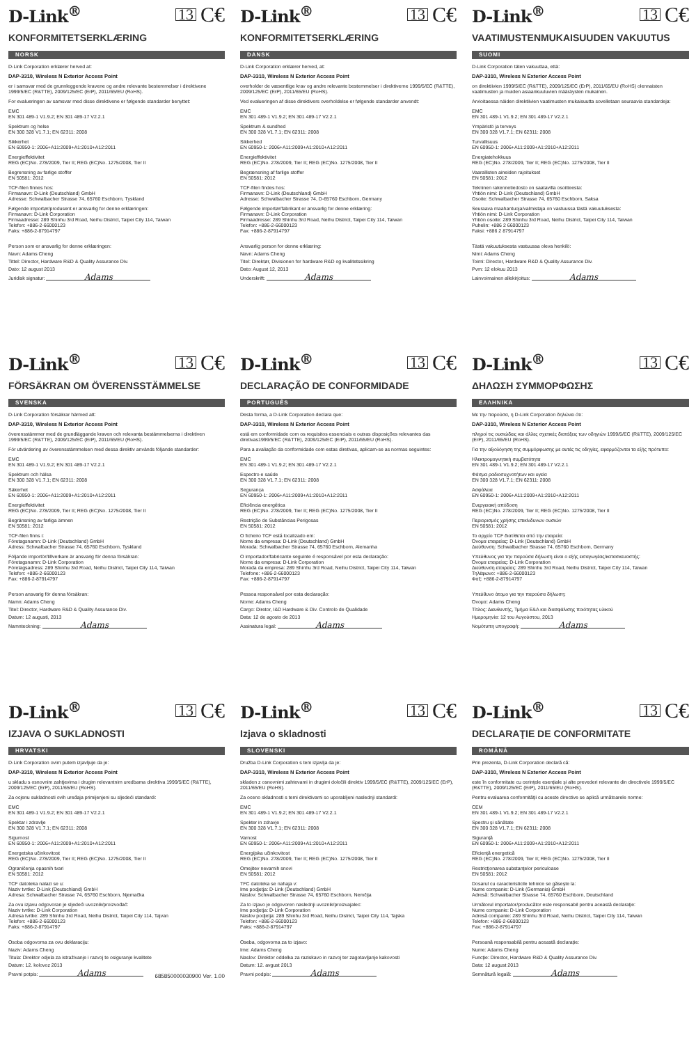D-Link<sup>®</sup> 13 C€
KONFORMITETSERKLÆRING
NORSK
D-Link Corporation erklærer herved at:
DAP-3310, Wireless N Exterior Access Point
er i samsvar med de grunnleggende kravene og andre relevante bestemmelser i direktivene 1999/5/EC (R&TTE), 2009/125/EC (ErP), 2011/65/EU (RoHS).
For evalueringen av samsvar med disse direktivene er følgende standarder benyttet:
EMC
EN 301 489-1 V1.9.2; EN 301 489-17 V2.2.1
Spektrum og helse
EN 300 328 V1.7.1; EN 62311: 2008
Sikkerhet
EN 60950-1: 2006+A11:2009+A1:2010+A12:2011
Energieffektivitet
REG (EC)No. 278/2009, Tier II; REG (EC)No. 1275/2008, Tier II
Begrensning av farlige stoffer
EN 50581: 2012
TCF-filen finnes hos:
Firmanavn: D-Link (Deutschland) GmbH
Adresse: Schwalbacher Strasse 74, 65760 Eschborn, Tyskland
Følgende importør/produsent er ansvarlig for denne erklæringen:
Firmanavn: D-Link Corporation
Firmaadresse: 289 Shinhu 3rd Road, Neihu District, Taipei City 114, Taiwan
Telefon: +886-2-66000123
Faks: +886-2-87914797
Person som er ansvarlig for denne erklæringen:
Navn: Adams Cheng
Tittel: Director, Hardware R&D & Quality Assurance Div.
Dato: 12 august 2013
Juridisk signatur: Adams
D-Link<sup>®</sup> 13 C€
KONFORMITETSERKLÆRING
DANSK
D-Link Corporation erklærer herved, at:
DAP-3310, Wireless N Exterior Access Point
overholder de væsentlige krav og andre relevante bestemmelser i direktiverne 1999/5/EC (R&TTE), 2009/125/EC (ErP), 2011/65/EU (RoHS).
Ved evalueringen af disse direktivers overholdelse er følgende standarder anvendt:
EMC
EN 301 489-1 V1.9.2; EN 301 489-17 V2.2.1
Spektrum & sundhed
EN 300 328 V1.7.1; EN 62311: 2008
Sikkerhed
EN 60950-1: 2006+A11:2009+A1:2010+A12:2011
Energieffektivitet
REG (EC)No. 278/2009, Tier II; REG (EC)No. 1275/2008, Tier II
Begrænsning af farlige stoffer
EN 50581: 2012
TCF-filen findes hos:
Firmanavn: D-Link (Deutschland) GmbH
Adresse: Schwalbacher Strasse 74, D-65760 Eschborn, Germany
Følgende importør/fabrikant er ansvarlig for denne erklæring:
Firmanavn: D-Link Corporation
Firmaadresse: 289 Shinhu 3rd Road, Neihu District, Taipei City 114, Taiwan
Telefon: +886-2-66000123
Fax: +886-2-87914797
Ansvarlig person for denne erklæring:
Navn: Adams Cheng
Titel: Direktør, Divisionen for hardware R&D og kvalitetssikring
Dato: August 12, 2013
Underskrift: Adams
D-Link<sup>®</sup> 13 C€
VAATIMUSTENMUKAISUUDEN VAKUUTUS
SUOMI
D-Link Corporation täten vakuuttaa, että:
DAP-3310, Wireless N Exterior Access Point
on direktiivien 1999/5/EC (R&TTE), 2009/125/EC (ErP), 2011/65/EU (RoHS) olennaisten vaatimusten ja muiden asiaankuuluvien määräysten mukainen.
Arvioitaessa näiden direktiivien vaatimusten mukaisuutta sovelletaan seuraavia standardeja:
EMC
EN 301 489-1 V1.9.2; EN 301 489-17 V2.2.1
Ympäristö ja terveys
EN 300 328 V1.7.1; EN 62311: 2008
Turvallisuus
EN 60950-1: 2006+A11:2009+A1:2010+A12:2011
Energiatehokkuus
REG (EC)No. 278/2009, Tier II; REG (EC)No. 1275/2008, Tier II
Vaarallisten aineiden rajoitukset
EN 50581: 2012
Tekninen rakennetiedosto on saatavilla osoitteesta:
Yhtiön nimi: D-Link (Deutschland) GmbH
Osoite: Schwalbacher Strasse 74, 65760 Eschborn, Saksa
Seuraava maahantuoja/valmistaja on vastuussa tästä vakuutuksesta:
Yhtiön nimi: D-Link Corporation
Yhtiön osoite: 289 Shinhu 3rd Road, Neihu District, Taipei City 114, Taiwan
Puhelin: +886 2 66000123
Faksi: +886 2 87914797
Tästä vakuutuksesta vastuussa oleva henkilö:
Nimi: Adams Cheng
Toimi: Director, Hardware R&D & Quality Assurance Div.
Pvm: 12 elokuu 2013
Lainvoimainen allekirjoitus: Adams
D-Link<sup>®</sup> 13 C€
FÖRSÄKRAN OM ÖVERENSSTÄMMELSE
SVENSKA
D-Link Corporation försäkrar härmed att:
DAP-3310, Wireless N Exterior Access Point
överensstämmer med de grundläggande kraven och relevanta bestämmelserna i direktiven 1999/5/EC (R&TTE), 2009/125/EC (ErP), 2011/65/EU (RoHS).
För utvärdering av överensstämmelsen med dessa direktiv används följande standarder:
EMC
EN 301 489-1 V1.9.2; EN 301 489-17 V2.2.1
Spektrum och hälsa
EN 300 328 V1.7.1; EN 62311: 2008
Säkerhet
EN 60950-1: 2006+A11:2009+A1:2010+A12:2011
Energieffektivitet
REG (EC)No. 278/2009, Tier II; REG (EC)No. 1275/2008, Tier II
Begränsning av farliga ämnen
EN 50581: 2012
TCF-filen finns i:
Företagsnamn: D-Link (Deutschland) GmbH
Adress: Schwalbacher Strasse 74, 65760 Eschborn, Tyskland
Följande importör/tillverkare är ansvarig för denna försäkran:
Företagsnamn: D-Link Corporation
Företagsadress: 289 Shinhu 3rd Road, Neihu District, Taipei City 114, Taiwan
Telefon: +886-2-66000123
Fax: +886-2-87914797
Person ansvarig för denna försäkran:
Namn: Adams Cheng
Titel: Director, Hardware R&D & Quality Assurance Div.
Datum: 12 augusti, 2013
Namnteckning: Adams
D-Link<sup>®</sup> 13 C€
DECLARAÇÃO DE CONFORMIDADE
PORTUGUÊS
Desta forma, a D-Link Corporation declara que:
DAP-3310, Wireless N Exterior Access Point
está em conformidade com os requisitos essenciais e outras disposições relevantes das diretivas1999/5/EC (R&TTE), 2009/125/EC (ErP), 2011/65/EU (RoHS).
Para a avaliação da conformidade com estas diretivas, aplicam-se as normas seguintes:
EMC
EN 301 489-1 V1.9.2; EN 301 489-17 V2.2.1
Espectro e saúde
EN 300 328 V1.7.1; EN 62311: 2008
Segurança
EN 60950-1: 2006+A11:2009+A1:2010+A12:2011
Eficiência energética
REG (EC)No. 278/2009, Tier II; REG (EC)No. 1275/2008, Tier II
Restrição de Substâncias Perigosas
EN 50581: 2012
O ficheiro TCF está localizado em:
Nome da empresa: D-Link (Deutschland) GmbH
Morada: Schwalbacher Strasse 74, 65760 Eschborn, Alemanha
O importador/fabricante seguinte é responsável por esta declaração:
Nome da empresa: D-Link Corporation
Morada da empresa: 289 Shinhu 3rd Road, Neihu District, Taipei City 114, Taiwan
Telefone: +886-2-66000123
Fax: +886-2-87914797
Pessoa responsável por esta declaração:
Nome: Adams Cheng
Cargo: Diretor, I&D Hardware & Div. Controlo de Qualidade
Data: 12 de agosto de 2013
Assinatura legal: Adams
D-Link<sup>®</sup> 13 C€
ΔΗΛΩΣΗ ΣΥΜΜΟΡΦΩΣΗΣ
ΕΛΛΗΝΙΚΑ
Με την παρούσα, η D-Link Corporation δηλώνει ότι:
DAP-3310, Wireless N Exterior Access Point
πληροί τις ουσιώδεις και άλλες σχετικές διατάξεις των οδηγιών 1999/5/EC (R&TTE), 2009/125/EC (ErP), 2011/65/EU (RoHS).
Για την αξιολόγηση της συμμόρφωσης με αυτές τις οδηγίες, εφαρμόζονται τα εξής πρότυπα:
Ηλεκτρομαγνητική συμβατότητα
EN 301 489-1 V1.9.2; EN 301 489-17 V2.2.1
Φάσμα ραδιοσυχνοτήτων και υγεία
EN 300 328 V1.7.1; EN 62311: 2008
Ασφάλεια
EN 60950-1: 2006+A11:2009+A1:2010+A12:2011
Ενεργειακή απόδοση
REG (EC)No. 278/2009, Tier II; REG (EC)No. 1275/2008, Tier II
Περιορισμός χρήσης επικίνδυνων ουσιών
EN 50581: 2012
Το αρχείο TCF διατίθεται από την εταιρεία:
Όνομα εταιρείας: D-Link (Deutschland) GmbH
Διεύθυνση: Schwalbacher Strasse 74, 65760 Eschborn, Germany
Υπεύθυνος για την παρούσα δήλωση είναι ο εξής εισαγωγέας/κατασκευαστής:
Όνομα εταιρείας: D-Link Corporation
Διεύθυνση εταιρείας: 289 Shinhu 3rd Road, Neihu District, Taipei City 114, Taiwan
Τηλέφωνο: +886-2-66000123
Φαξ: +886-2-87914797
Υπεύθυνο άτομο για την παρούσα δήλωση:
Όνομα: Adams Cheng
Τίτλος: Διευθυντής, Τμήμα Ε&Α και διασφάλισης ποιότητας υλικού
Ημερομηνία: 12 του Αυγούστου, 2013
Νομότυπη υπογραφή: Adams
D-Link<sup>®</sup> 13 C€
IZJAVA O SUKLADNOSTI
HRVATSKI
D-Link Corporation ovim putem izjavljuje da je:
DAP-3310, Wireless N Exterior Access Point
u skladu s osnovnim zahtjevima i drugim relevantnim uredbama direktiva 1999/5/EC (R&TTE), 2009/125/EC (ErP), 2011/65/EU (RoHS).
Za ocjenu sukladnosti ovih uređaja primijenjeni su sljedeći standardi:
EMC
EN 301 489-1 V1.9.2; EN 301 489-17 V2.2.1
Spektar i zdravlje
EN 300 328 V1.7.1; EN 62311: 2008
Sigurnost
EN 60950-1: 2006+A11:2009+A1:2010+A12:2011
Energetska učinkovitost
REG (EC)No. 278/2009, Tier II; REG (EC)No. 1275/2008, Tier II
Ograničenja opasnih tvari
EN 50581: 2012
TCF datoteka nalazi se u:
Naziv tvrtke: D-Link (Deutschland) GmbH
Adresa: Schwalbacher Strasse 74, 65760 Eschborn, Njemačka
Za ovu izjavu odgovoran je sljedeći uvoznik/proizvođač:
Naziv tvrtke: D-Link Corporation
Adresa tvrtke: 289 Shinhu 3rd Road, Neihu District, Taipei City 114, Tajvan
Telefon: +886-2-66000123
Faks: +886-2-87914797
Osoba odgovorna za ovu deklaraciju:
Naziv: Adams Cheng
Titula: Direktor odjela za istraživanje i razvoj te osiguranje kvalitete
Datum: 12. kolovoz 2013
Pravni potpis: Adams
685850000030900 Ver. 1.00
D-Link<sup>®</sup> 13 C€
Izjava o skladnosti
SLOVENSKI
Družba D-Link Corporation s tem izjavlja da je:
DAP-3310, Wireless N Exterior Access Point
skladen z osnovnimi zahtevami in drugimi določili direktiv 1999/5/EC (R&TTE), 2009/125/EC (ErP), 2011/65/EU (RoHS).
Za oceno skladnosti s temi direktivami so uporabljeni naslednji standardi:
EMC
EN 301 489-1 V1.9.2; EN 301 489-17 V2.2.1
Spekter in zdravje
EN 300 328 V1.7.1; EN 62311: 2008
Varnost
EN 60950-1: 2006+A11:2009+A1:2010+A12:2011
Energijska učinkovitost
REG (EC)No. 278/2009, Tier II; REG (EC)No. 1275/2008, Tier II
Omejitev nevarnih snovi
EN 50581: 2012
TFC datoteka se nahaja v:
Ime podjetja: D-Link (Deutschland) GmbH
Naslov: Schwalbacher Strasse 74, 65760 Eschborn, Nemčija
Za to izjavo je odgovoren naslednji uvoznik/proizvajalec:
Ime podjetja: D-Link Corporation
Naslov podjetja: 289 Shinhu 3rd Road, Neihu District, Taipei City 114, Tajska
Telefon: +886-2-66000123
Faks: +886-2-87914797
Oseba, odgovorna za to izjavo:
Ime: Adams Cheng
Naslov: Direktor oddelka za raziskavo in razvoj ter zagotavljanje kakovosti
Datum: 12. avgust 2013
Pravni podpis: Adams
D-Link<sup>®</sup> 13 C€
DECLARAŢIE DE CONFORMITATE
ROMÂNĂ
Prin prezenta, D-Link Corporation declară că:
DAP-3310, Wireless N Exterior Access Point
este în conformitate cu cerinţele esenţiale şi alte prevederi relevante din directivele 1999/5/EC (R&TTE), 2009/125/EC (ErP), 2011/65/EU (RoHS).
Pentru evaluarea conformităţii cu aceste directive se aplică următoarele norme:
CEM
EN 301 489-1 V1.9.2; EN 301 489-17 V2.2.1
Spectru şi sănătate
EN 300 328 V1.7.1; EN 62311: 2008
Siguranţă
EN 60950-1: 2006+A11:2009+A1:2010+A12:2011
Eficienţă energetică
REG (EC)No. 278/2009, Tier II; REG (EC)No. 1275/2008, Tier II
Restricţionarea substanţelor periculoase
EN 50581: 2012
Dosarul cu caracteristicile tehnice se găseşte la:
Nume companie: D-Link (Germania) GmbH
Adresă: Schwalbacher Strasse 74, 65760 Eschborn, Deutschland
Următorul importator/producător este responsabil pentru această declaraţie:
Nume companie: D-Link Corporation
Adresă companie: 289 Shinhu 3rd Road, Neihu District, Taipei City 114, Taiwan
Telefon: +886-2-66000123
Fax: +886-2-87914797
Persoană responsabilă pentru această declaraţie:
Nume: Adams Cheng
Funcţie: Director, Hardware R&D & Quality Assurance Div.
Data: 12 august 2013
Semnătură legală: Adams